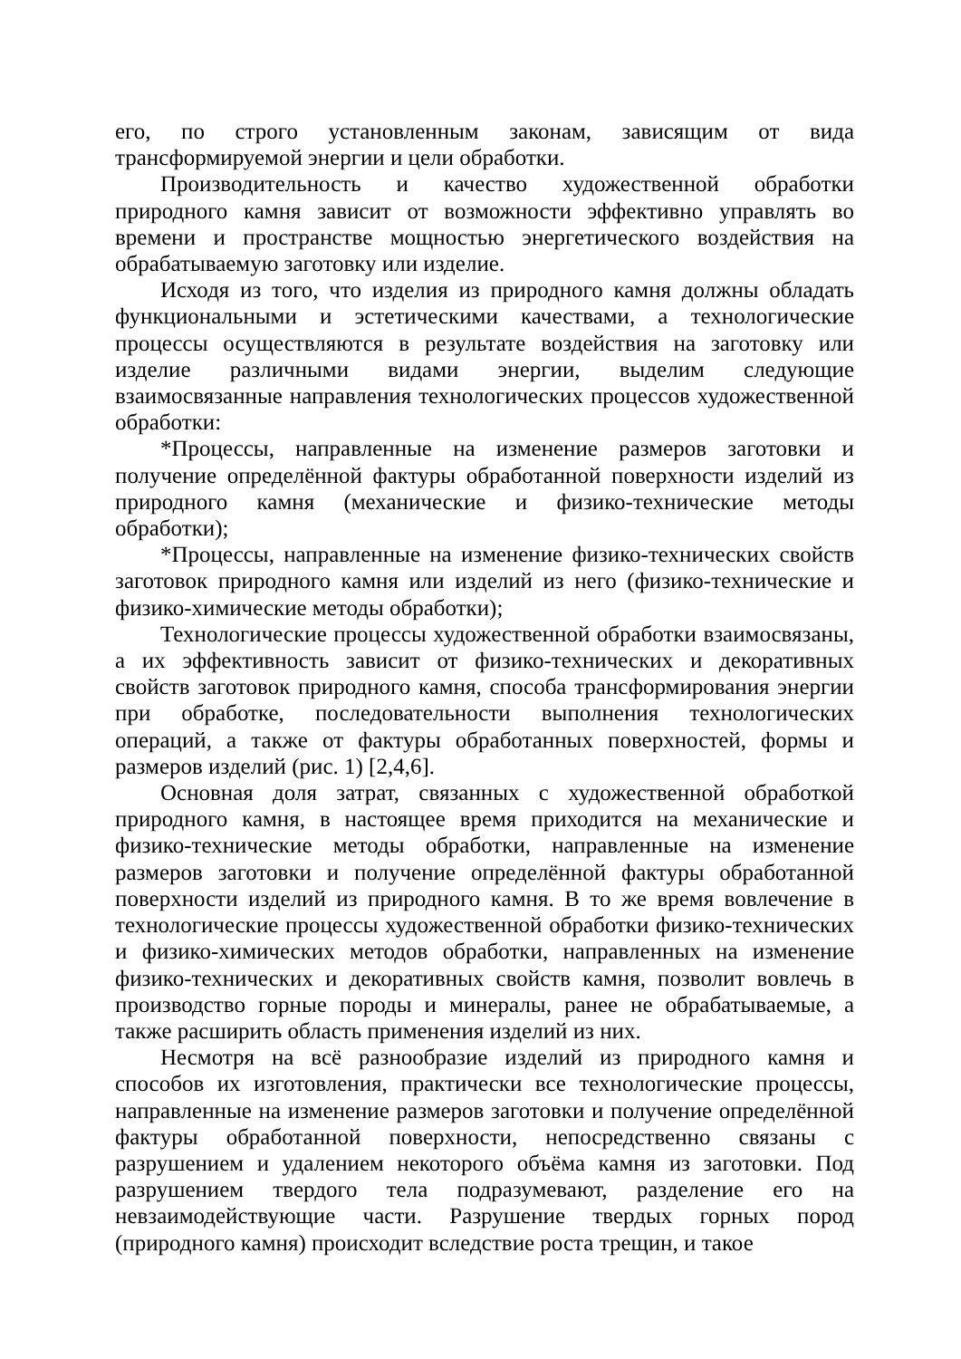его, по строго установленным законам, зависящим от вида трансформируемой энергии и цели обработки.
Производительность и качество художественной обработки природного камня зависит от возможности эффективно управлять во времени и пространстве мощностью энергетического воздействия на обрабатываемую заготовку или изделие.
Исходя из того, что изделия из природного камня должны обладать функциональными и эстетическими качествами, а технологические процессы осуществляются в результате воздействия на заготовку или изделие различными видами энергии, выделим следующие взаимосвязанные направления технологических процессов художественной обработки:
*Процессы, направленные на изменение размеров заготовки и получение определённой фактуры обработанной поверхности изделий из природного камня (механические и физико-технические методы обработки);
*Процессы, направленные на изменение физико-технических свойств заготовок природного камня или изделий из него (физико-технические и физико-химические методы обработки);
Технологические процессы художественной обработки взаимосвязаны, а их эффективность зависит от физико-технических и декоративных свойств заготовок природного камня, способа трансформирования энергии при обработке, последовательности выполнения технологических операций, а также от фактуры обработанных поверхностей, формы и размеров изделий (рис. 1) [2,4,6].
Основная доля затрат, связанных с художественной обработкой природного камня, в настоящее время приходится на механические и физико-технические методы обработки, направленные на изменение размеров заготовки и получение определённой фактуры обработанной поверхности изделий из природного камня. В то же время вовлечение в технологические процессы художественной обработки физико-технических и физико-химических методов обработки, направленных на изменение физико-технических и декоративных свойств камня, позволит вовлечь в производство горные породы и минералы, ранее не обрабатываемые, а также расширить область применения изделий из них.
Несмотря на всё разнообразие изделий из природного камня и способов их изготовления, практически все технологические процессы, направленные на изменение размеров заготовки и получение определённой фактуры обработанной поверхности, непосредственно связаны с разрушением и удалением некоторого объёма камня из заготовки. Под разрушением твердого тела подразумевают, разделение его на невзаимодействующие части. Разрушение твердых горных пород (природного камня) происходит вследствие роста трещин, и такое